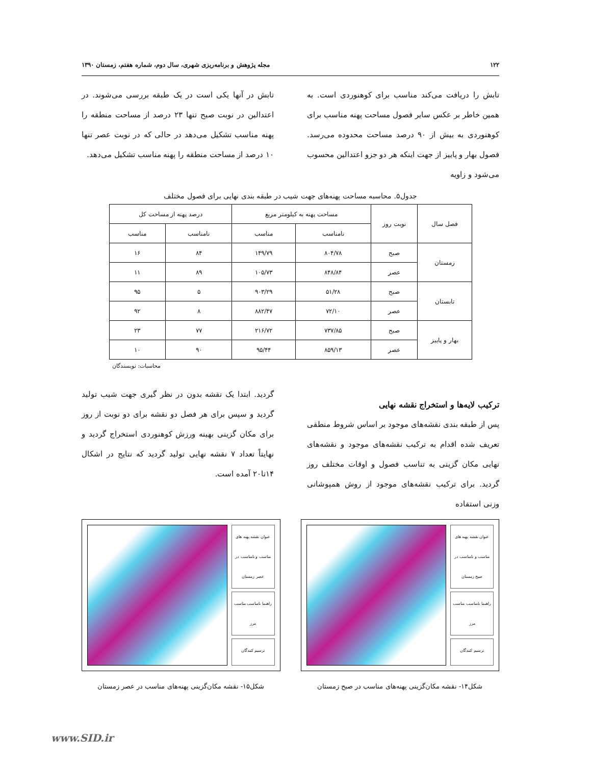۱۲۲ مجله پژوهش و برنامه‌ریزی شهری، سال دوم، شماره هفتم، زمستان ۱۳۹۰
تابش را دریافت می‌کند مناسب برای کوهنوردی است. به همین خاطر بر عکس سایر فصول مساحت پهنه مناسب برای کوهنوردی به بیش از ۹۰ درصد مساحت محدوده می‌رسد. فصول بهار و پاییز از جهت اینکه هر دو جزو اعتدالین محسوب می‌شود و زاویه
تابش در آنها یکی است در یک طبقه بررسی می‌شوند. در اعتدالین در نوبت صبح تنها ۲۳ درصد از مساحت منطقه را پهنه مناسب تشکیل می‌دهد در حالی که در نوبت عصر تنها ۱۰ درصد از مساحت منطقه را پهنه مناسب تشکیل می‌دهد.
جدول۵. محاسبه مساحت پهنه‌های جهت شیب در طبقه بندی نهایی برای فصول مختلف
| فصل سال | نوبت روز | مساحت پهنه به کیلومتر مربع | | درصد پهنه از مساحت کل | |
| --- | --- | --- | --- | --- | --- |
| | | نامناسب | مناسب | نامناسب | مناسب |
| زمستان | صبح | ۸۰۴/۷۸ | ۱۴۹/۷۹ | ۸۴ | ۱۶ |
| | عصر | ۸۴۸/۸۴ | ۱۰۵/۷۳ | ۸۹ | ۱۱ |
| تابستان | صبح | ۵۱/۲۸ | ۹۰۳/۲۹ | ۵ | ۹۵ |
| | عصر | ۷۲/۱۰ | ۸۸۲/۴۷ | ۸ | ۹۲ |
| بهار و پاییز | صبح | ۷۳۷/۸۵ | ۲۱۶/۷۲ | ۷۷ | ۲۳ |
| | عصر | ۸۵۹/۱۳ | ۹۵/۴۴ | ۹۰ | ۱۰ |
محاسبات: نویسندگان
ترکیب لایه‌ها و استخراج نقشه نهایی
پس از طبقه بندی نقشه‌های موجود بر اساس شروط منطقی تعریف شده اقدام به ترکیب نقشه‌های موجود و نقشه‌های نهایی مکان گزینی به تناسب فصول و اوقات مختلف روز گردید. برای ترکیب نقشه‌های موجود از روش همپوشانی وزنی استفاده
گردید. ابتدا یک نقشه بدون در نظر گیری جهت شیب تولید گردید و سپس برای هر فصل دو نقشه برای دو نوبت از روز برای مکان گزینی بهینه ورزش کوهنوردی استخراج گردید و نهایتاً تعداد ۷ نقشه نهایی تولید گردید که نتایج در اشکال ۱۴تا۲۰ آمده است.
عنوان نقشه پهنه های مناسب و نامناسب در صبح زمستان
راهنما نامناسب مناسب مرز
ترسیم کنندگان
شکل۱۴- نقشه مکان‌گزینی پهنه‌های مناسب در صبح زمستان
عنوان نقشه پهنه های مناسب و نامناسب در عصر زمستان
راهنما نامناسب مناسب مرز
ترسیم کنندگان
شکل۱۵- نقشه مکان‌گزینی پهنه‌های مناسب در عصر زمستان
www.SID.ir